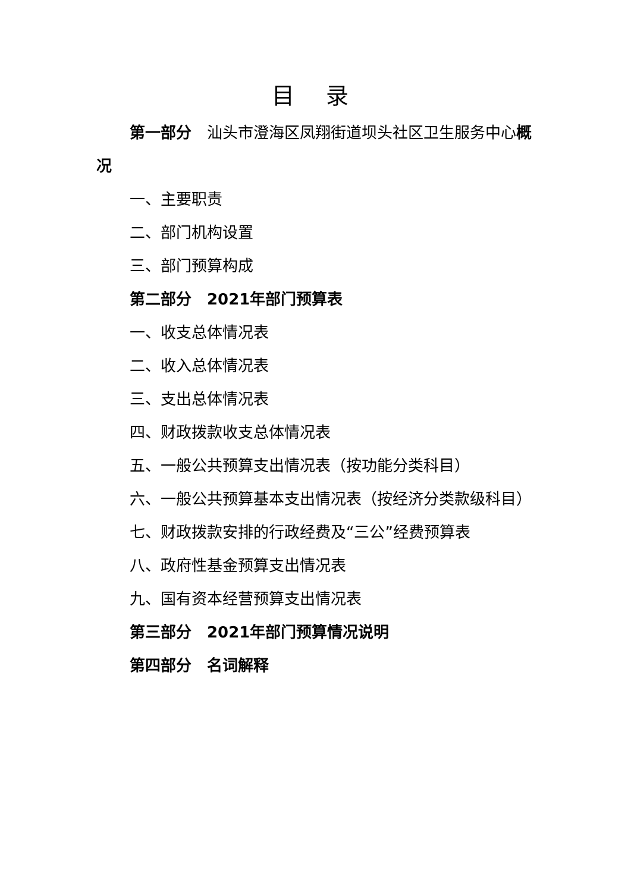目 录
第一部分　汕头市澄海区凤翔街道坝头社区卫生服务中心概况
一、主要职责
二、部门机构设置
三、部门预算构成
第二部分　2021年部门预算表
一、收支总体情况表
二、收入总体情况表
三、支出总体情况表
四、财政拨款收支总体情况表
五、一般公共预算支出情况表（按功能分类科目）
六、一般公共预算基本支出情况表（按经济分类款级科目）
七、财政拨款安排的行政经费及“三公”经费预算表
八、政府性基金预算支出情况表
九、国有资本经营预算支出情况表
第三部分　2021年部门预算情况说明
第四部分　名词解释